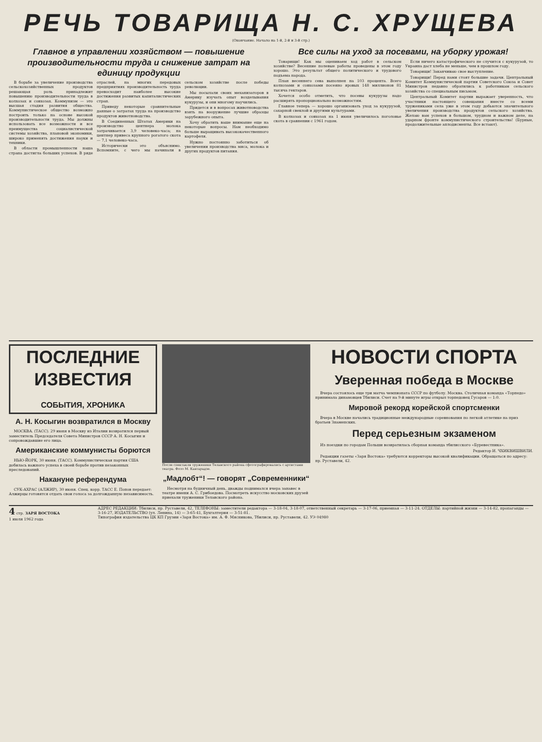РЕЧЬ ТОВАРИЩА Н. С. ХРУЩЕВА
(Окончание. Начало на 1-й, 2-й и 3-й стр.)
Главное в управлении хозяйством — повышение производительности труда и снижение затрат на единицу продукции
В борьбе за увеличение производства сельскохозяйственных продуктов решающая роль принадлежит повышению производительности труда в колхозах и совхозах. Коммунизм — это высшая стадия развития общества. Коммунистическое общество возможно построить только на основе высокой производительности труда. Мы должны использовать все возможности и все преимущества социалистической системы хозяйства, плановой экономики, широко применять достижения науки и техники.
В области промышленности наша страна достигла больших успехов. В ряде отраслей, на многих передовых предприятиях производительность труда превосходит наиболее высокие достижения развитых капиталистических стран.
Приведу некоторые сравнительные данные о затратах труда на производство продуктов животноводства.
В Соединенных Штатах Америки на производство центнера молока затрачивается 3,9 человеко-часа; на центнер привеса крупного рогатого скота — 7,1 человеко-часа.
Исторически это объяснимо. Вспомните, с чего мы начинали в сельском хозяйстве после победы революции.
Мы посылали своих механизаторов в Америку изучать опыт возделывания кукурузы, и они многому научились.
Придется и в вопросах животноводства взять на вооружение лучшие образцы зарубежного опыта.
Хочу обратить ваше внимание еще на некоторые вопросы. Нам необходимо больше выращивать высококачественного картофеля.
Нужно постоянно заботиться об увеличении производства мяса, молока и других продуктов питания.
Все силы на уход за посевами, на уборку урожая!
Товарищи! Как мы оцениваем ход работ в сельском хозяйстве? Весенние полевые работы проведены в этом году хорошо. Это результат общего политического и трудового подъема народа.
План весеннего сева выполнен на 103 процента. Всего колхозами и совхозами посеяно яровых 148 миллионов 81 тысяча гектаров.
Хочется особо отметить, что посевы кукурузы надо расширять пропорционально возможностям.
Главное теперь — хорошо организовать уход за кукурузой, сахарной свеклой и другими культурами.
В колхозах и совхозах на 1 июня увеличилось поголовье скота в сравнении с 1961 годом.
Если ничего катастрофического не случится с кукурузой, то Украина даст хлеба не меньше, чем в прошлом году.
Товарищи! Заканчиваю свое выступление.
Товарищи! Перед нами стоят большие задачи. Центральный Комитет Коммунистической партии Советского Союза и Совет Министров недавно обратились к работникам сельского хозяйства со специальным письмом.
Центральный Комитет партии выражает уверенность, что участники настоящего совещания вместе со всеми тружениками села уже в этом году добьются значительного увеличения производства продуктов сельского хозяйства. Желаю вам успехов в большом, трудном и важном деле, на ударном фронте коммунистического строительства! (Бурные, продолжительные аплодисменты. Все встают).
ПОСЛЕДНИЕ ИЗВЕСТИЯ
СОБЫТИЯ, ХРОНИКА
А. Н. Косыгин возвратился в Москву
МОСКВА. (ТАСС). 29 июня в Москву из Италии возвратился первый заместитель Председателя Совета Министров СССР А. Н. Косыгин и сопровождавшие его лица.
Американские коммунисты борются
НЬЮ-ЙОРК, 30 июня. (ТАСС). Коммунистическая партия США добилась важного успеха в своей борьбе против незаконных преследований.
Накануне референдума
СУК-АХРАС (АЛЖИР), 30 июня. Спец. корр. ТАСС Е. Попов передает: Алжирцы готовятся отдать свои голоса за долгожданную независимость.
После спектакля труженики Телавского района сфотографировались с артистами театра. Фото М. Кавтарадзе.
„Мадлобт“! — говорят „Современники“
Несмотря на будничный день, дважды поднимался вчера занавес в театре имени А. С. Грибоедова. Посмотреть искусство московских друзей приехали труженики Телавского района.
НОВОСТИ СПОРТА
Уверенная победа в Москве
Вчера состоялось еще три матча чемпионата СССР по футболу. Москва. Столичная команда «Торпедо» принимала динамовцев Тбилиси. Счет на 9-й минуте игры открыл торпедовец Гусаров — 1:0.
Мировой рекорд корейской спортсменки
Вчера в Москве начались традиционные международные соревнования по легкой атлетике на приз братьев Знаменских.
Перед серьезным экзаменом
Из поездки по городам Польши возвратилась сборная команда тбилисского «Буревестника».
Редактор И. ЧХИКВИШВИЛИ.
Редакции газеты «Заря Востока» требуются корректоры высокой квалификации. Обращаться по адресу: пр. Руставели, 42.
4 стр. ЗАРЯ ВОСТОКА
1 июля 1962 года
АДРЕС РЕДАКЦИИ: Тбилиси, пр. Руставели, 42, ТЕЛЕФОНЫ: заместители редактора — 3-18-04, 3-18-07, ответственный секретарь — 3-17-06, приемная — 3-11-24. ОТДЕЛЫ: партийной жизни — 3-14-82, пропаганды — 3-16-27, ИЗДАТЕЛЬСТВО (ул. Ленина, 14) — 3-65-41, Бухгалтерия — 3-51-81.
Типография издательства ЦК КП Грузии «Заря Востока» им. А. Ф. Мясникова, Тбилиси, пр. Руставели, 42. УЭ 04980